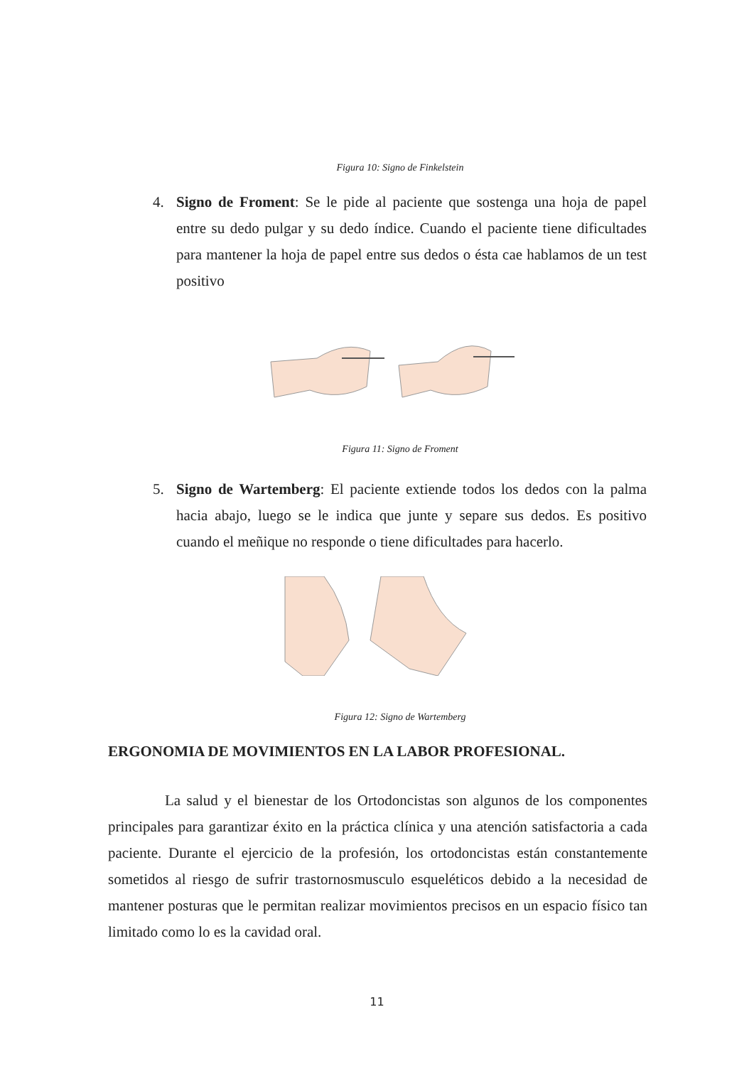Figura 10: Signo de Finkelstein
4. Signo de Froment: Se le pide al paciente que sostenga una hoja de papel entre su dedo pulgar y su dedo índice. Cuando el paciente tiene dificultades para mantener la hoja de papel entre sus dedos o ésta cae hablamos de un test positivo
Figura 11: Signo de Froment
5. Signo de Wartemberg: El paciente extiende todos los dedos con la palma hacia abajo, luego se le indica que junte y separe sus dedos. Es positivo cuando el meñique no responde o tiene dificultades para hacerlo.
Figura 12: Signo de Wartemberg
ERGONOMIA DE MOVIMIENTOS EN LA LABOR PROFESIONAL.
La salud y el bienestar de los Ortodoncistas son algunos de los componentes principales para garantizar éxito en la práctica clínica y una atención satisfactoria a cada paciente. Durante el ejercicio de la profesión, los ortodoncistas están constantemente sometidos al riesgo de sufrir trastornosmusculo esqueléticos debido a la necesidad de mantener posturas que le permitan realizar movimientos precisos en un espacio físico tan limitado como lo es la cavidad oral.
11